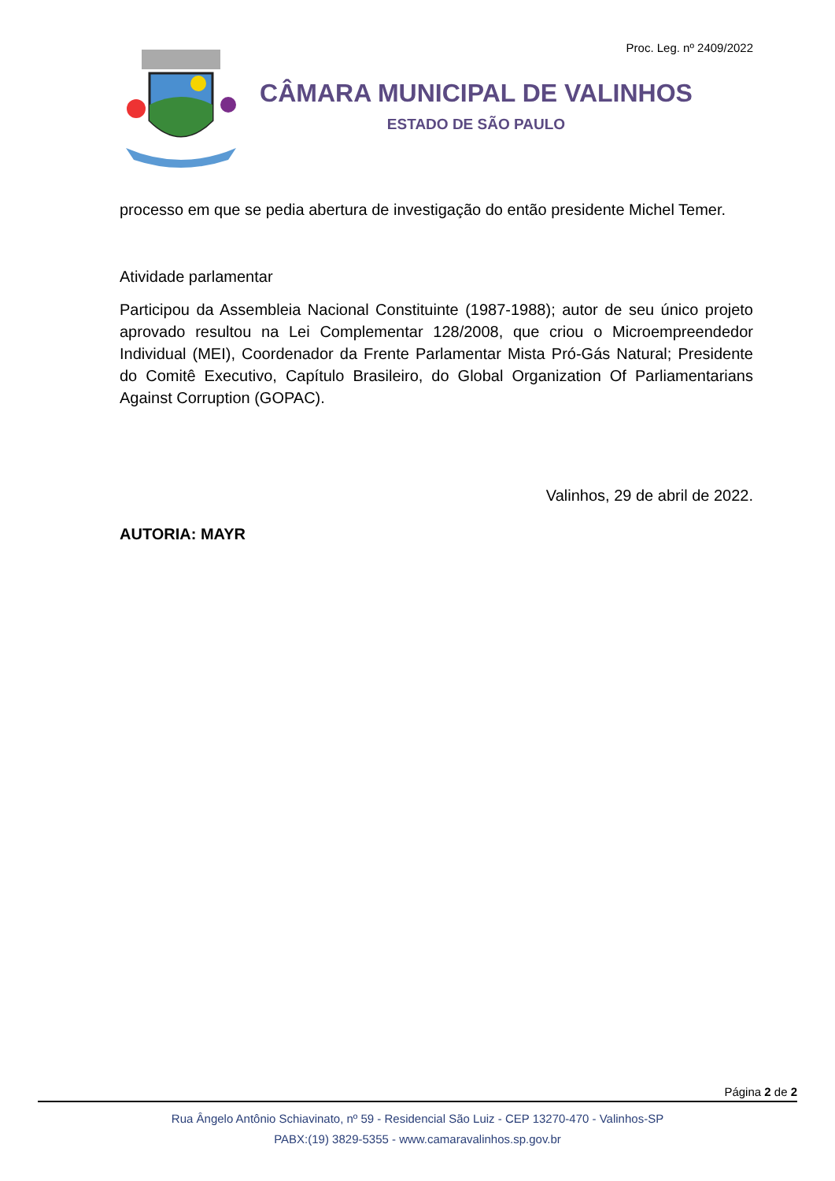Proc. Leg. nº 2409/2022
CÂMARA MUNICIPAL DE VALINHOS
ESTADO DE SÃO PAULO
processo em que se pedia abertura de investigação do então presidente Michel Temer.
Atividade parlamentar
Participou da Assembleia Nacional Constituinte (1987-1988); autor de seu único projeto aprovado resultou na Lei Complementar 128/2008, que criou o Microempreendedor Individual (MEI), Coordenador da Frente Parlamentar Mista Pró-Gás Natural; Presidente do Comitê Executivo, Capítulo Brasileiro, do Global Organization Of Parliamentarians Against Corruption (GOPAC).
Valinhos, 29 de abril de 2022.
AUTORIA: MAYR
Página 2 de 2
Rua Ângelo Antônio Schiavinato, nº 59 - Residencial São Luiz - CEP 13270-470 - Valinhos-SP
PABX:(19) 3829-5355 - www.camaravalinhos.sp.gov.br